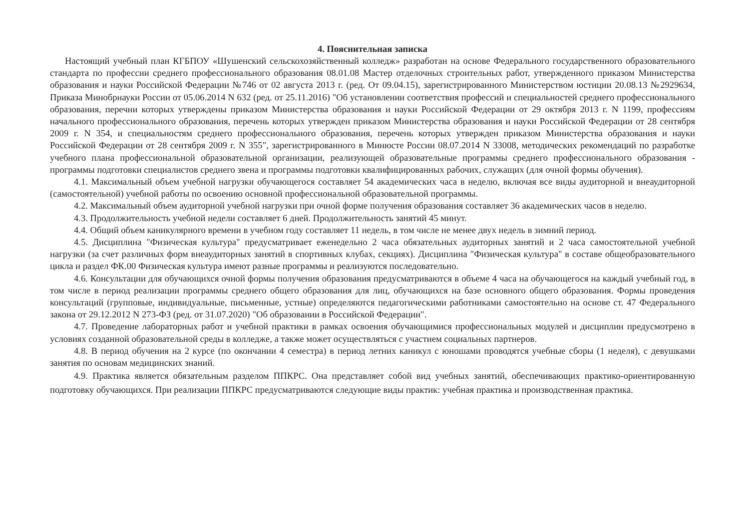4. Пояснительная записка
Настоящий учебный план КГБПОУ «Шушенский сельскохозяйственный колледж» разработан на основе Федерального государственного образовательного стандарта по профессии среднего профессионального образования 08.01.08 Мастер отделочных строительных работ, утвержденного приказом Министерства образования и науки Российской Федерации №746 от 02 августа 2013 г. (ред. От 09.04.15), зарегистрированного Министерством юстиции 20.08.13 №2929634, Приказа Минобрнауки России от 05.06.2014 N 632 (ред. от 25.11.2016) "Об установлении соответствия профессий и специальностей среднего профессионального образования, перечни которых утверждены приказом Министерства образования и науки Российской Федерации от 29 октября 2013 г. N 1199, профессиям начального профессионального образования, перечень которых утвержден приказом Министерства образования и науки Российской Федерации от 28 сентября 2009 г. N 354, и специальностям среднего профессионального образования, перечень которых утвержден приказом Министерства образования и науки Российской Федерации от 28 сентября 2009 г. N 355", зарегистрированного в Минюсте России 08.07.2014 N 33008, методических рекомендаций по разработке учебного плана профессиональной образовательной организации, реализующей образовательные программы среднего профессионального образования - программы подготовки специалистов среднего звена и программы подготовки квалифицированных рабочих, служащих (для очной формы обучения).
4.1. Максимальный объем учебной нагрузки обучающегося составляет 54 академических часа в неделю, включая все виды аудиторной и внеаудиторной (самостоятельной) учебной работы по освоению основной профессиональной образовательной программы.
4.2. Максимальный объем аудиторной учебной нагрузки при очной форме получения образования составляет 36 академических часов в неделю.
4.3. Продолжительность учебной недели составляет 6 дней. Продолжительность занятий 45 минут.
4.4. Общий объем каникулярного времени в учебном году составляет 11 недель, в том числе не менее двух недель в зимний период.
4.5. Дисциплина "Физическая культура" предусматривает еженедельно 2 часа обязательных аудиторных занятий и 2 часа самостоятельной учебной нагрузки (за счет различных форм внеаудиторных занятий в спортивных клубах, секциях). Дисциплина "Физическая культура" в составе общеобразовательного цикла и раздел ФК.00 Физическая культура имеют разные программы и реализуются последовательно.
4.6. Консультации для обучающихся очной формы получения образования предусматриваются в объеме 4 часа на обучающегося на каждый учебный год, в том числе в период реализации программы среднего общего образования для лиц, обучающихся на базе основного общего образования. Формы проведения консультаций (групповые, индивидуальные, письменные, устные) определяются педагогическими работниками самостоятельно на основе ст. 47 Федерального закона от 29.12.2012 N 273-ФЗ (ред. от 31.07.2020) "Об образовании в Российской Федерации".
4.7. Проведение лабораторных работ и учебной практики в рамках освоения обучающимися профессиональных модулей и дисциплин предусмотрено в условиях созданной образовательной среды в колледже, а также может осуществляться с участием социальных партнеров.
4.8. В период обучения на 2 курсе (по окончании 4 семестра) в период летних каникул с юношами проводятся учебные сборы (1 неделя), с девушками занятия по основам медицинских знаний.
4.9. Практика является обязательным разделом ППКРС. Она представляет собой вид учебных занятий, обеспечивающих практико-ориентированную подготовку обучающихся. При реализации ППКРС предусматриваются следующие виды практик: учебная практика и производственная практика.